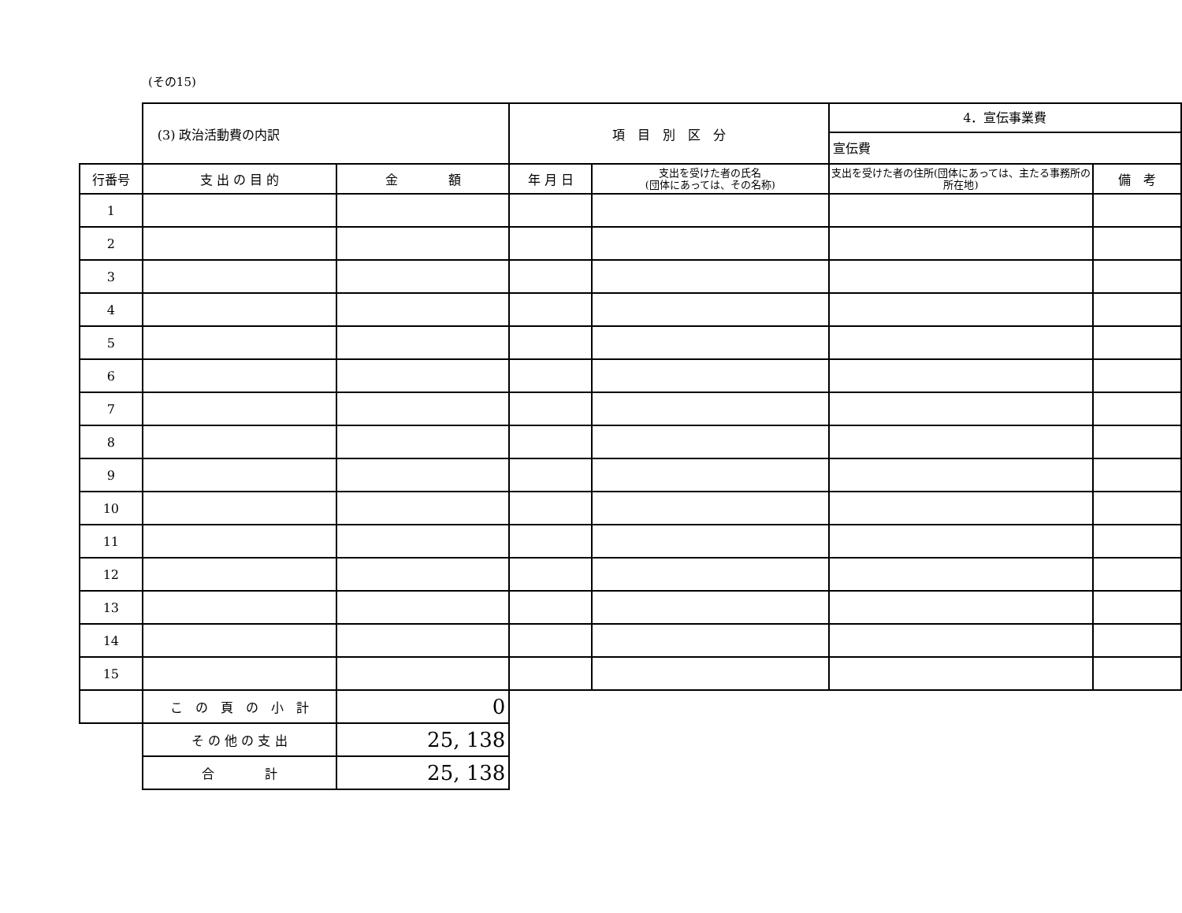(その15)
| | (3) 政治活動費の内訳 | | 項 目 別 区 分 | | 4．宣伝事業費 宣伝費 | |
| 行番号 | 支 出 の 目 的 | 金 額 | 年 月 日 | 支出を受けた者の氏名 (団体にあっては、その名称) | 支出を受けた者の住所(団体にあっては、主たる事務所の所在地) | 備 考 |
| 1 | | | | | | |
| 2 | | | | | | |
| 3 | | | | | | |
| 4 | | | | | | |
| 5 | | | | | | |
| 6 | | | | | | |
| 7 | | | | | | |
| 8 | | | | | | |
| 9 | | | | | | |
| 10 | | | | | | |
| 11 | | | | | | |
| 12 | | | | | | |
| 13 | | | | | | |
| 14 | | | | | | |
| 15 | | | | | | |
| | こ の 頁 の 小 計 | 0 | | | | |
| | そ の 他 の 支 出 | 25, 138 | | | | |
| | 合 計 | 25, 138 | | | | |